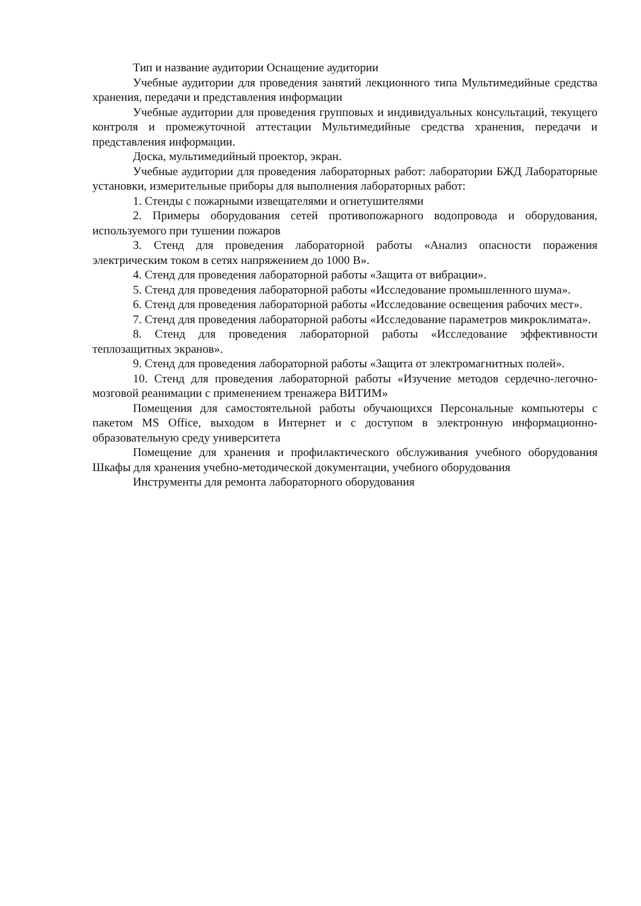Тип и название аудитории Оснащение аудитории
Учебные аудитории для проведения занятий лекционного типа Мультимедийные средства хранения, передачи и представления информации
Учебные аудитории для проведения групповых и индивидуальных консультаций, текущего контроля и промежуточной аттестации Мультимедийные средства хранения, передачи и представления информации.
Доска, мультимедийный проектор, экран.
Учебные аудитории для проведения лабораторных работ: лаборатории БЖД Лабораторные установки, измерительные приборы для выполнения лабораторных работ:
1. Стенды с пожарными извещателями и огнетушителями
2. Примеры оборудования сетей противопожарного водопровода и оборудования, используемого при тушении пожаров
3. Стенд для проведения лабораторной работы «Анализ опасности поражения электрическим током в сетях напряжением до 1000 В».
4. Стенд для проведения лабораторной работы «Защита от вибрации».
5. Стенд для проведения лабораторной работы «Исследование промышленного шума».
6. Стенд для проведения лабораторной работы «Исследование освещения рабочих мест».
7. Стенд для проведения лабораторной работы «Исследование параметров микроклимата».
8. Стенд для проведения лабораторной работы «Исследование эффективности теплозащитных экранов».
9. Стенд для проведения лабораторной работы «Защита от электромагнитных полей».
10. Стенд для проведения лабораторной работы «Изучение методов сердечно-легочно-мозговой реанимации с применением тренажера ВИТИМ»
Помещения для самостоятельной работы обучающихся Персональные компьютеры с пакетом MS Office, выходом в Интернет и с доступом в электронную информационно-образовательную среду университета
Помещение для хранения и профилактического обслуживания учебного оборудования Шкафы для хранения учебно-методической документации, учебного оборудования
Инструменты для ремонта лабораторного оборудования